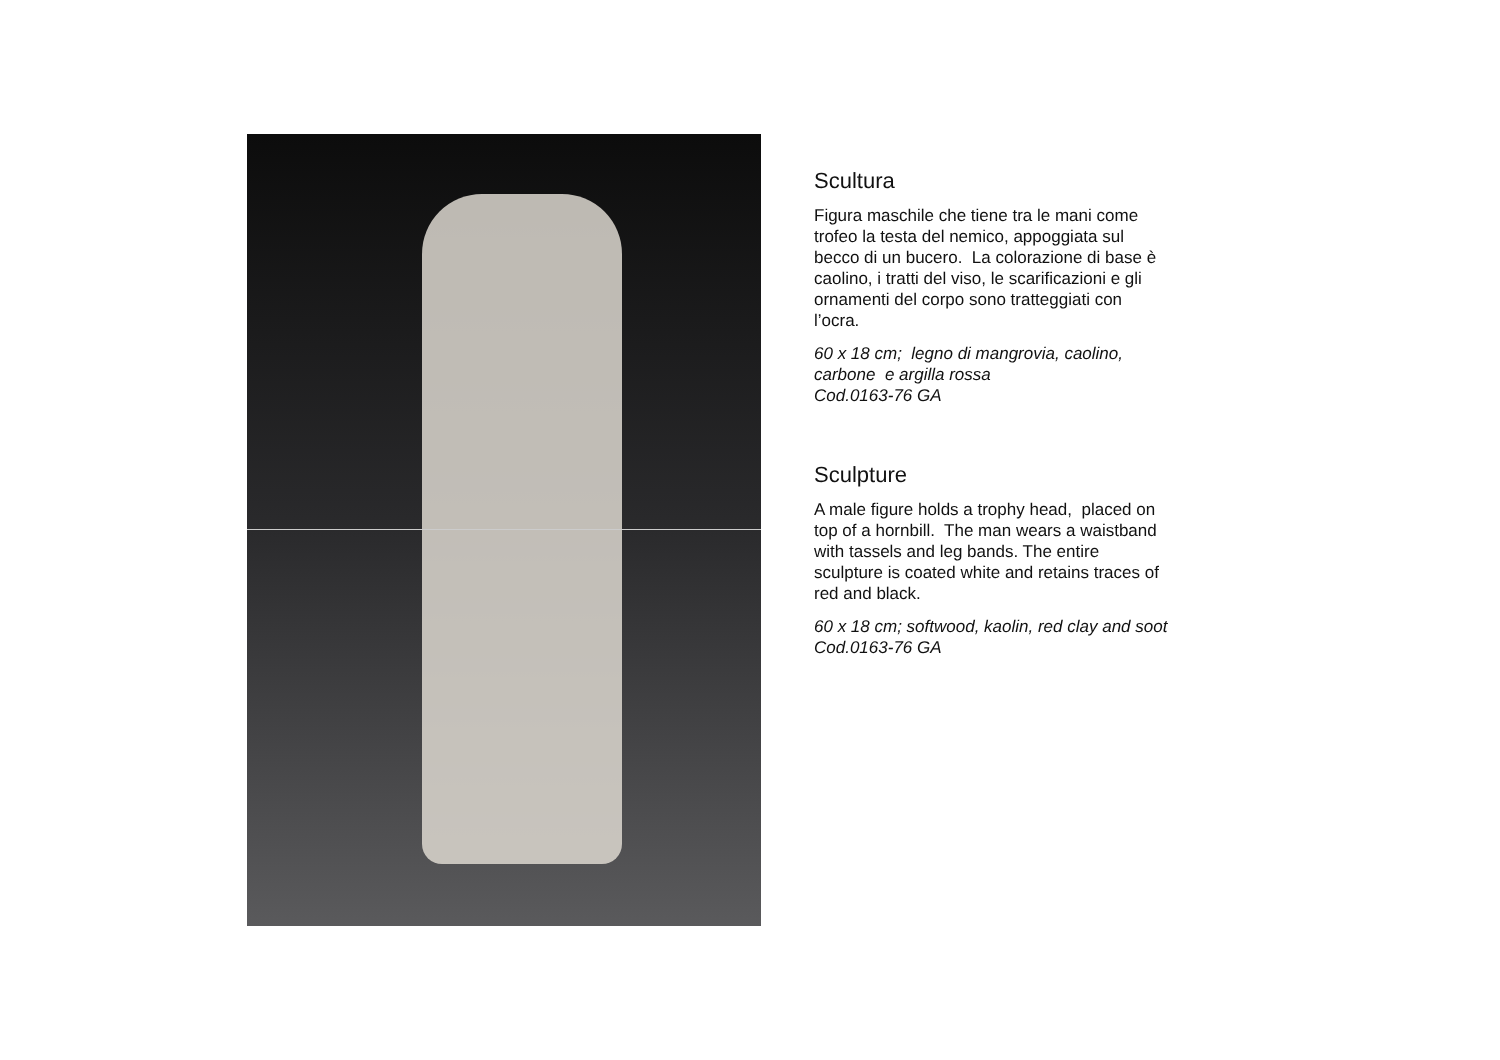Scultura
Figura maschile che tiene tra le mani come
trofeo la testa del nemico, appoggiata sul
becco di un bucero. La colorazione di base è
caolino, i tratti del viso, le scarificazioni e gli
ornamenti del corpo sono tratteggiati con
l’ocra.
60 x 18 cm; legno di mangrovia, caolino,
carbone e argilla rossa
Cod.0163-76 GA
Sculpture
A male figure holds a trophy head, placed on
top of a hornbill. The man wears a waistband
with tassels and leg bands. The entire
sculpture is coated white and retains traces of
red and black.
60 x 18 cm; softwood, kaolin, red clay and soot
Cod.0163-76 GA